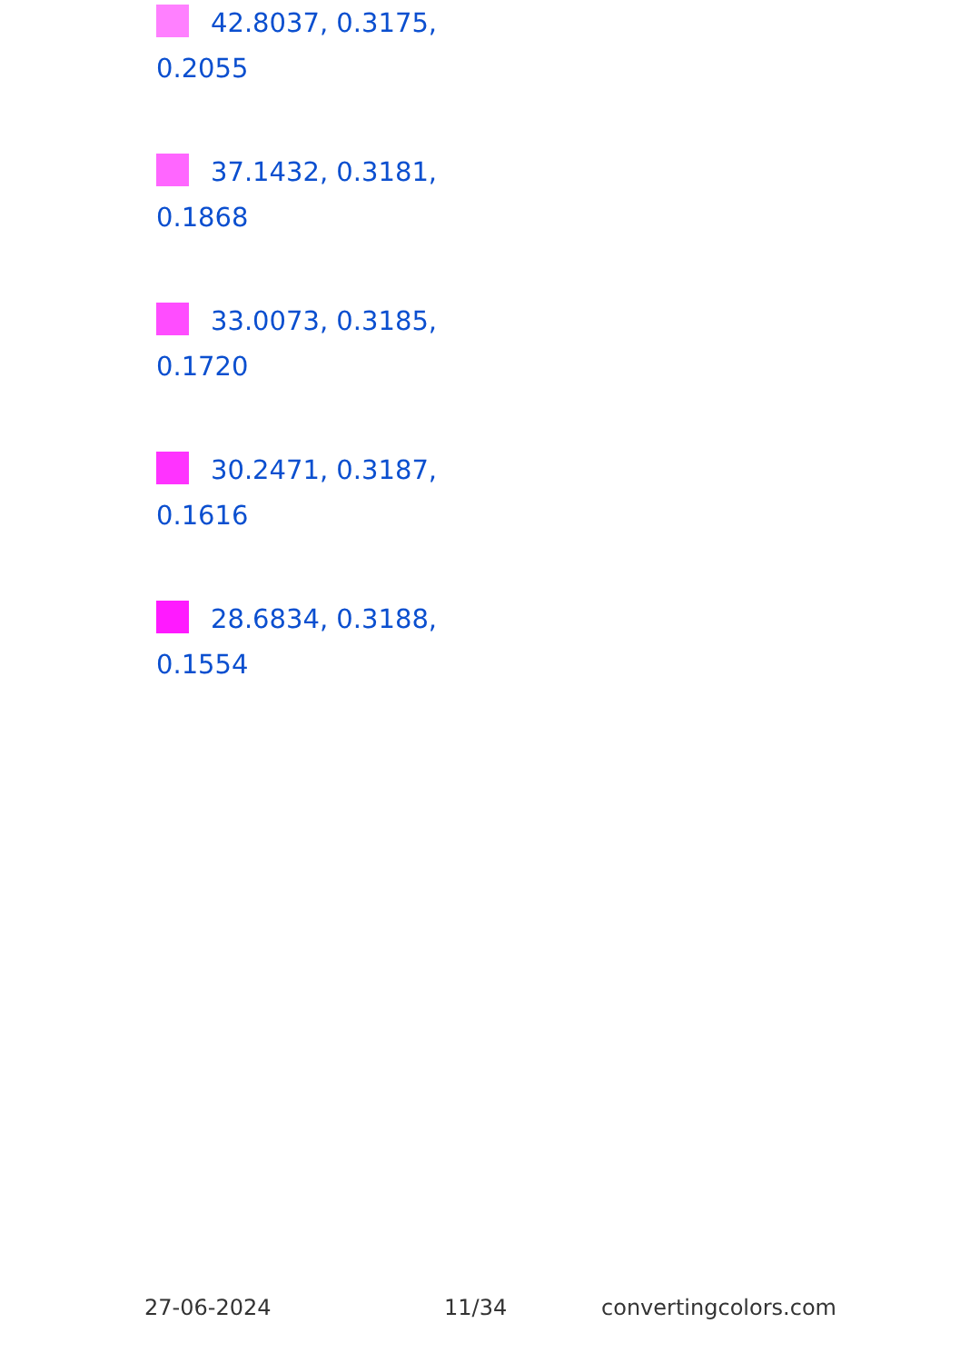42.8037, 0.3175, 0.2055
37.1432, 0.3181, 0.1868
33.0073, 0.3185, 0.1720
30.2471, 0.3187, 0.1616
28.6834, 0.3188, 0.1554
27-06-2024 11/34 convertingcolors.com